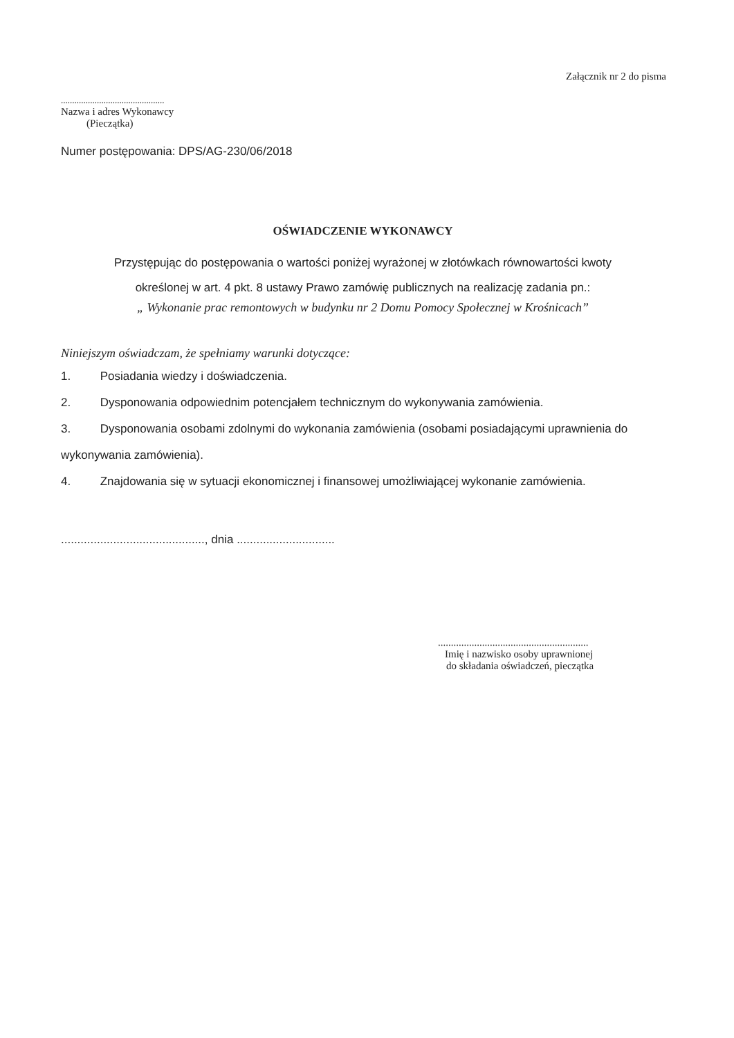Załącznik nr 2 do pisma
..............................................
Nazwa i adres Wykonawcy
(Pieczątka)
Numer postępowania: DPS/AG-230/06/2018
OŚWIADCZENIE WYKONAWCY
Przystępując do postępowania o wartości poniżej wyrażonej w złotówkach równowartości kwoty
określonej w art. 4 pkt. 8 ustawy Prawo zamówię publicznych na realizację zadania pn.:
„ Wykonanie prac remontowych w budynku nr 2 Domu Pomocy Społecznej w Krośnicach”
Niniejszym oświadczam, że spełniamy warunki dotyczące:
1. Posiadania wiedzy i doświadczenia.
2. Dysponowania odpowiednim potencjałem technicznym do wykonywania zamówienia.
3. Dysponowania osobami zdolnymi do wykonania zamówienia (osobami posiadającymi uprawnienia do wykonywania zamówienia).
4. Znajdowania się w sytuacji ekonomicznej i finansowej umożliwiającej wykonanie zamówienia.
............................................, dnia ..............................
..........................................................
Imię i nazwisko osoby uprawnionej
do składania oświadczeń, pieczątka